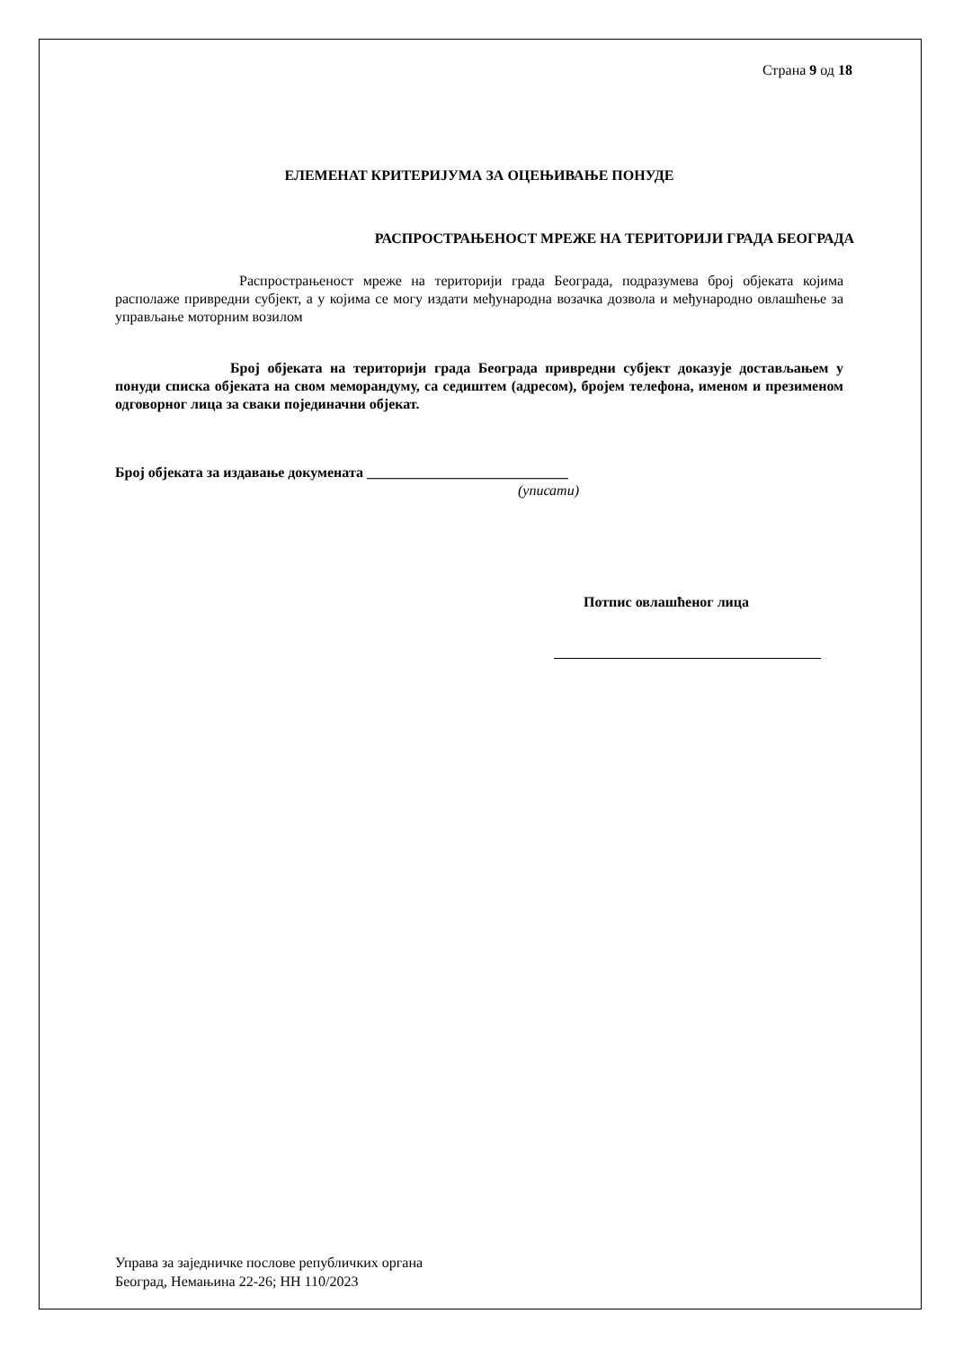Страна 9 од 18
ЕЛЕМЕНАТ КРИТЕРИЈУМА ЗА ОЦЕЊИВАЊЕ ПОНУДЕ
РАСПРОСТРАЊЕНОСТ МРЕЖЕ НА ТЕРИТОРИЈИ ГРАДА БЕОГРАДА
Распрострањеност мреже на територији града Београда, подразумева број објеката којима располаже привредни субјект, а у којима се могу издати међународна возачка дозвола и међународно овлашћење за управљање моторним возилом
Број објеката на територији града Београда привредни субјект доказује достављањем у понуди списка објеката на свом меморандуму, са седиштем (адресом), бројем телефона, именом и презименом одговорног лица за сваки појединачни објекат.
Број објеката за издавање докумената ____________________________
(уписати)
Потпис овлашћеног лица
Управа за заједничке послове републичких органа
Београд, Немањина 22-26; НН 110/2023